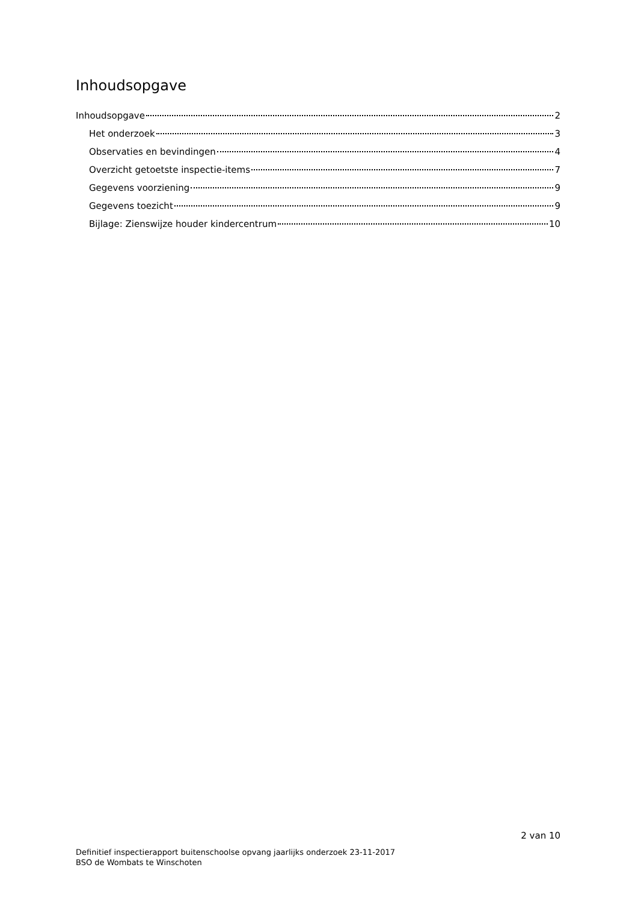Inhoudsopgave
Inhoudsopgave 2
Het onderzoek 3
Observaties en bevindingen 4
Overzicht getoetste inspectie-items 7
Gegevens voorziening 9
Gegevens toezicht 9
Bijlage: Zienswijze houder kindercentrum 10
2 van 10
Definitief inspectierapport buitenschoolse opvang jaarlijks onderzoek 23-11-2017
BSO de Wombats te Winschoten